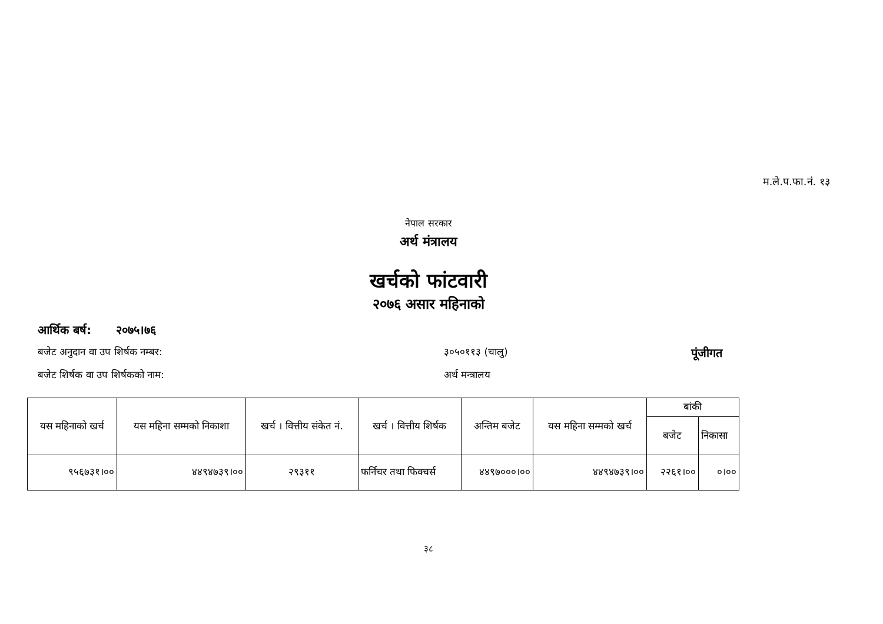म.ले.प.फा.नं. १३
नेपाल सरकार
अर्थ मंत्रालय
खर्चको फांटवारी
२०७६ असार महिनाको
आर्थिक बर्ष: २०७५।७६
बजेट अनुदान वा उप शिर्षक नम्बर: ३०५०११३ (चालु) पूंजीगत
बजेट शिर्षक वा उप शिर्षकको नाम: अर्थ मन्त्रालय
| यस महिनाको खर्च | यस महिना सम्मको निकाशा | खर्च । वित्तीय संकेत नं. | खर्च । वित्तीय शिर्षक | अन्तिम बजेट | यस महिना सम्मको खर्च | बांकी | |
| --- | --- | --- | --- | --- | --- | --- | --- |
| | | | | | | बजेट | निकासा |
| ९५६७३१।०० | ४४९४७३९।०० | २९३११ | फर्निचर तथा फिक्चर्स | ४४९७०००।०० | ४४९४७३९।०० | २२६१।०० | ०।०० |
३८